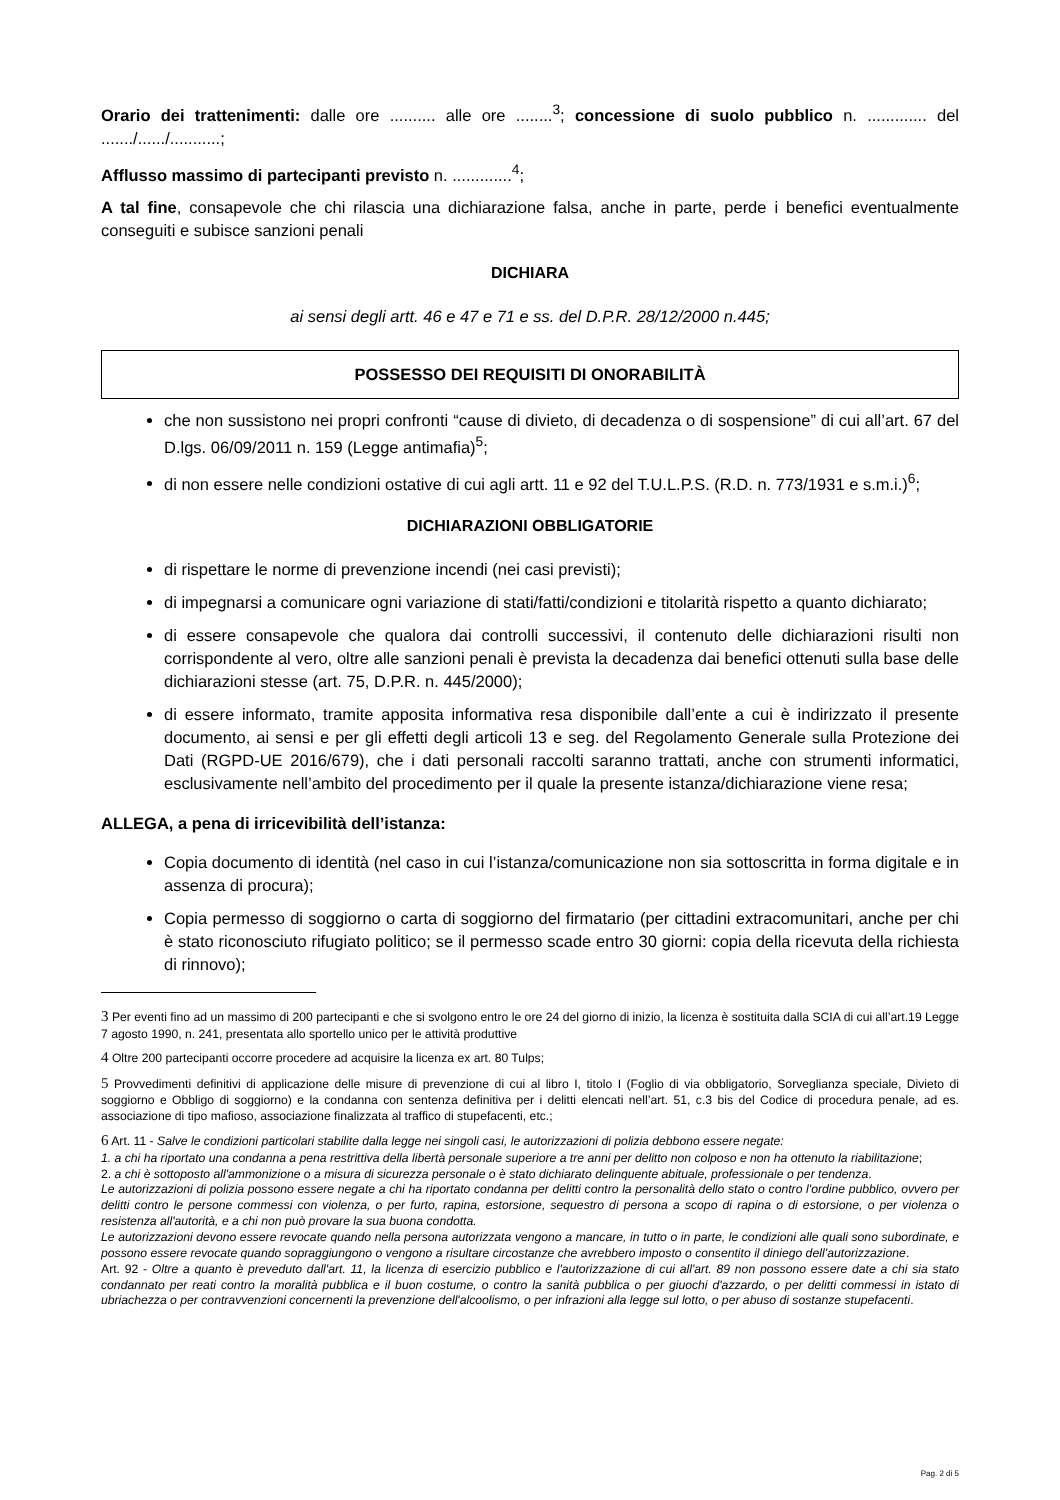Orario dei trattenimenti: dalle ore .......... alle ore ........<sup>3</sup>; concessione di suolo pubblico n. ............. del ......./....../...........;
Afflusso massimo di partecipanti previsto n. .............<sup>4</sup>;
A tal fine, consapevole che chi rilascia una dichiarazione falsa, anche in parte, perde i benefici eventualmente conseguiti e subisce sanzioni penali
DICHIARA
ai sensi degli artt. 46 e 47 e 71 e ss. del D.P.R. 28/12/2000 n.445;
POSSESSO DEI REQUISITI DI ONORABILITÀ
che non sussistono nei propri confronti “cause di divieto, di decadenza o di sospensione” di cui all’art. 67 del D.lgs. 06/09/2011 n. 159 (Legge antimafia)<sup>5</sup>;
di non essere nelle condizioni ostative di cui agli artt. 11 e 92 del T.U.L.P.S. (R.D. n. 773/1931 e s.m.i.)<sup>6</sup>;
DICHIARAZIONI OBBLIGATORIE
di rispettare le norme di prevenzione incendi (nei casi previsti);
di impegnarsi a comunicare ogni variazione di stati/fatti/condizioni e titolarità rispetto a quanto dichiarato;
di essere consapevole che qualora dai controlli successivi, il contenuto delle dichiarazioni risulti non corrispondente al vero, oltre alle sanzioni penali è prevista la decadenza dai benefici ottenuti sulla base delle dichiarazioni stesse (art. 75, D.P.R. n. 445/2000);
di essere informato, tramite apposita informativa resa disponibile dall’ente a cui è indirizzato il presente documento, ai sensi e per gli effetti degli articoli 13 e seg. del Regolamento Generale sulla Protezione dei Dati (RGPD-UE 2016/679), che i dati personali raccolti saranno trattati, anche con strumenti informatici, esclusivamente nell’ambito del procedimento per il quale la presente istanza/dichiarazione viene resa;
ALLEGA, a pena di irricevibilità dell’istanza:
Copia documento di identità (nel caso in cui l’istanza/comunicazione non sia sottoscritta in forma digitale e in assenza di procura);
Copia permesso di soggiorno o carta di soggiorno del firmatario (per cittadini extracomunitari, anche per chi è stato riconosciuto rifugiato politico; se il permesso scade entro 30 giorni: copia della ricevuta della richiesta di rinnovo);
3 Per eventi fino ad un massimo di 200 partecipanti e che si svolgono entro le ore 24 del giorno di inizio, la licenza è sostituita dalla SCIA di cui all’art.19 Legge 7 agosto 1990, n. 241, presentata allo sportello unico per le attività produttive
4 Oltre 200 partecipanti occorre procedere ad acquisire la licenza ex art. 80 Tulps;
5 Provvedimenti definitivi di applicazione delle misure di prevenzione di cui al libro I, titolo I (Foglio di via obbligatorio, Sorveglianza speciale, Divieto di soggiorno e Obbligo di soggiorno) e la condanna con sentenza definitiva per i delitti elencati nell’art. 51, c.3 bis del Codice di procedura penale, ad es. associazione di tipo mafioso, associazione finalizzata al traffico di stupefacenti, etc.;
6 Art. 11 - Salve le condizioni particolari stabilite dalla legge nei singoli casi, le autorizzazioni di polizia debbono essere negate:
1. a chi ha riportato una condanna a pena restrittiva della libertà personale superiore a tre anni per delitto non colposo e non ha ottenuto la riabilitazione;
2. a chi è sottoposto all'ammonizione o a misura di sicurezza personale o è stato dichiarato delinquente abituale, professionale o per tendenza.
Le autorizzazioni di polizia possono essere negate a chi ha riportato condanna per delitti contro la personalità dello stato o contro l'ordine pubblico, ovvero per delitti contro le persone commessi con violenza, o per furto, rapina, estorsione, sequestro di persona a scopo di rapina o di estorsione, o per violenza o resistenza all'autorità, e a chi non può provare la sua buona condotta.
Le autorizzazioni devono essere revocate quando nella persona autorizzata vengono a mancare, in tutto o in parte, le condizioni alle quali sono subordinate, e possono essere revocate quando sopraggiungono o vengono a risultare circostanze che avrebbero imposto o consentito il diniego dell’autorizzazione.
Art. 92 - Oltre a quanto è preveduto dall'art. 11, la licenza di esercizio pubblico e l'autorizzazione di cui all'art. 89 non possono essere date a chi sia stato condannato per reati contro la moralità pubblica e il buon costume, o contro la sanità pubblica o per giuochi d'azzardo, o per delitti commessi in istato di ubriachezza o per contravvenzioni concernenti la prevenzione dell'alcoolismo, o per infrazioni alla legge sul lotto, o per abuso di sostanze stupefacenti.
Pag. 2 di 5